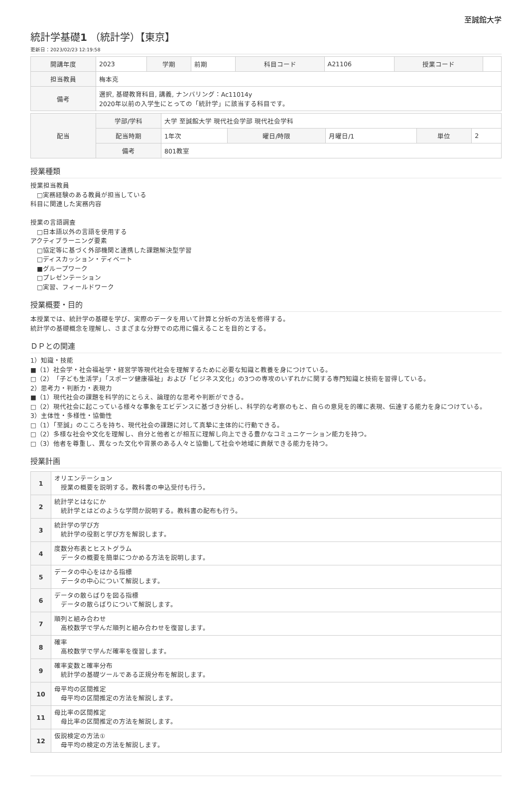至誠館大学
統計学基礎1 （統計学）【東京】
更新日：2023/02/23 12:19:58
| 開講年度 | 2023 | 学期 | 前期 | 科目コード | A21106 | 授業コード | |
| 担当教員 | 梅本克 | | | | | | |
| 備考 | 選択, 基礎教育科目, 講義, ナンバリング：Ac11014y 2020年以前の入学生にとっての「統計学」に該当する科目です。 | | | | | | |
| 配当 | 学部/学科 | 大学 至誠館大学 現代社会学部 現代社会学科 | | | | |
| | 配当時期 | 1年次 | 曜日/時限 | 月曜日/1 | 単位 | 2 |
| | 備考 | 801教室 | | | | |
授業種類
授業担当教員
　□実務経験のある教員が担当している
科目に関連した実務内容
授業の言語調査
　□日本語以外の言語を使用する
アクティブラーニング要素
　□協定等に基づく外部機関と連携した課題解決型学習
　□ディスカッション・ディベート
　■グループワーク
　□プレゼンテーション
　□実習、フィールドワーク
授業概要・目的
本授業では、統計学の基礎を学び、実際のデータを用いて計算と分析の方法を修得する。
統計学の基礎概念を理解し、さまざまな分野での応用に備えることを目的とする。
ＤＰとの関連
1）知識・技能
■（1）社会学・社会福祉学・経営学等現代社会を理解するために必要な知識と教養を身につけている。
□（2）「子ども生活学」「スポーツ健康福祉」および「ビジネス文化」の3つの専攻のいずれかに関する専門知識と技術を習得している。
2）思考力・判断力・表現力
■（1）現代社会の課題を科学的にとらえ、論理的な思考や判断ができる。
□（2）現代社会に起こっている様々な事象をエビデンスに基づき分析し、科学的な考察のもと、自らの意見を的確に表現、伝達する能力を身につけている。
3）主体性・多様性・協働性
□（1）「至誠」のこころを持ち、現代社会の課題に対して真摯に主体的に行動できる。
□（2）多様な社会や文化を理解し、自分と他者とが相互に理解し向上できる豊かなコミュニケーション能力を持つ。
□（3）他者を尊重し、異なった文化や背景のある人々と協働して社会や地域に貢献できる能力を持つ。
授業計画
| 1 | オリエンテーション 授業の概要を説明する。教科書の申込受付も行う。 |
| 2 | 統計学とはなにか 統計学とはどのような学問か説明する。教科書の配布も行う。 |
| 3 | 統計学の学び方 統計学の役割と学び方を解説します。 |
| 4 | 度数分布表とヒストグラム データの概要を簡単につかめる方法を説明します。 |
| 5 | データの中心をはかる指標 データの中心について解説します。 |
| 6 | データの散らばりを図る指標 データの散らばりについて解説します。 |
| 7 | 順列と組み合わせ 高校数学で学んだ順列と組み合わせを復習します。 |
| 8 | 確率 高校数学で学んだ確率を復習します。 |
| 9 | 確率変数と確率分布 統計学の基礎ツールである正規分布を解説します。 |
| 10 | 母平均の区間推定 母平均の区間推定の方法を解説します。 |
| 11 | 母比率の区間推定 母比率の区間推定の方法を解説します。 |
| 12 | 仮説検定の方法① 母平均の検定の方法を解説します。 |